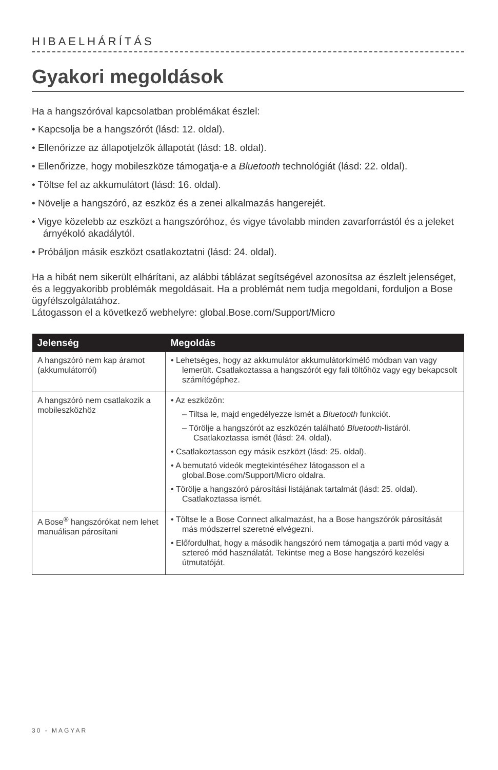HIBAELHÁRÍTÁS
Gyakori megoldások
Ha a hangszóróval kapcsolatban problémákat észlel:
• Kapcsolja be a hangszórót (lásd: 12. oldal).
• Ellenőrizze az állapotjelzők állapotát (lásd: 18. oldal).
• Ellenőrizze, hogy mobileszköze támogatja-e a Bluetooth technológiát (lásd: 22. oldal).
• Töltse fel az akkumulátort (lásd: 16. oldal).
• Növelje a hangszóró, az eszköz és a zenei alkalmazás hangerejét.
• Vigye közelebb az eszközt a hangszóróhoz, és vigye távolabb minden zavarforrástól és a jeleket árnyékoló akadálytól.
• Próbáljon másik eszközt csatlakoztatni (lásd: 24. oldal).
Ha a hibát nem sikerült elhárítani, az alábbi táblázat segítségével azonosítsa az észlelt jelenséget, és a leggyakoribb problémák megoldásait. Ha a problémát nem tudja megoldani, forduljon a Bose ügyfélszolgálatához.
Látogasson el a következő webhelyre: global.Bose.com/Support/Micro
| Jelenség | Megoldás |
| --- | --- |
| A hangszóró nem kap áramot (akkumulátorról) | • Lehetséges, hogy az akkumulátor akkumulátorkímélő módban van vagy lemerült. Csatlakoztassa a hangszórót egy fali töltőhöz vagy egy bekapcsolt számítógéphez. |
| A hangszóró nem csatlakozik a mobileszközhöz | • Az eszközön: – Tiltsa le, majd engedélyezze ismét a Bluetooth funkciót. – Törölje a hangszórót az eszközén található Bluetooth -listáról. Csatlakoztassa ismét (lásd: 24. oldal). • Csatlakoztasson egy másik eszközt (lásd: 25. oldal). • A bemutató videók megtekintéséhez látogasson el a global.Bose.com/Support/Micro oldalra. • Törölje a hangszóró párosítási listájának tartalmát (lásd: 25. oldal). Csatlakoztassa ismét. |
| A Bose<sup>®</sup> hangszórókat nem lehet manuálisan párosítani | • Töltse le a Bose Connect alkalmazást, ha a Bose hangszórók párosítását más módszerrel szeretné elvégezni. • Előfordulhat, hogy a második hangszóró nem támogatja a parti mód vagy a sztereó mód használatát. Tekintse meg a Bose hangszóró kezelési útmutatóját. |
30 - MAGYAR